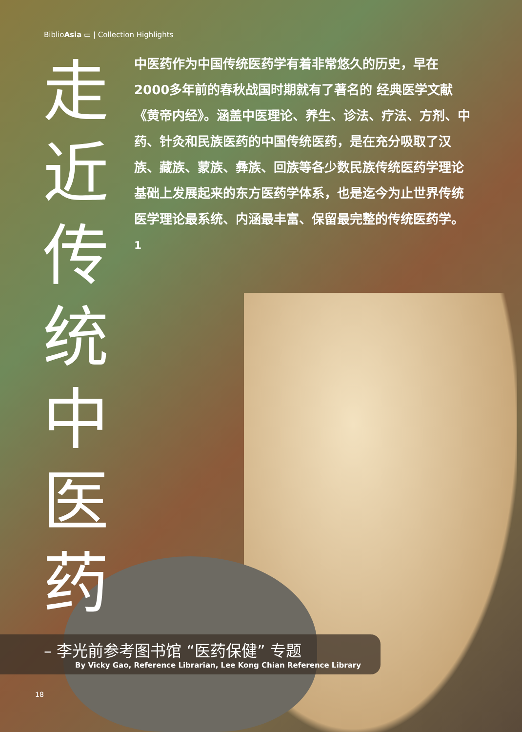BiblioAsia ▭ | Collection Highlights
走 近 传 统 中 医 药
中医药作为中国传统医药学有着非常悠久的历史，早在2000多年前的春秋战国时期就有了著名的 经典医学文献《黄帝内经》。涵盖中医理论、养生、诊法、疗法、方剂、中药、针灸和民族医药的中国传统医药，是在充分吸取了汉族、藏族、蒙族、彝族、回族等各少数民族传统医药学理论基础上发展起来的东方医药学体系，也是迄今为止世界传统医学理论最系统、内涵最丰富、保留最完整的传统医药学。<sup>1</sup>
– 李光前参考图书馆 “医药保健” 专题
By Vicky Gao, Reference Librarian, Lee Kong Chian Reference Library
18